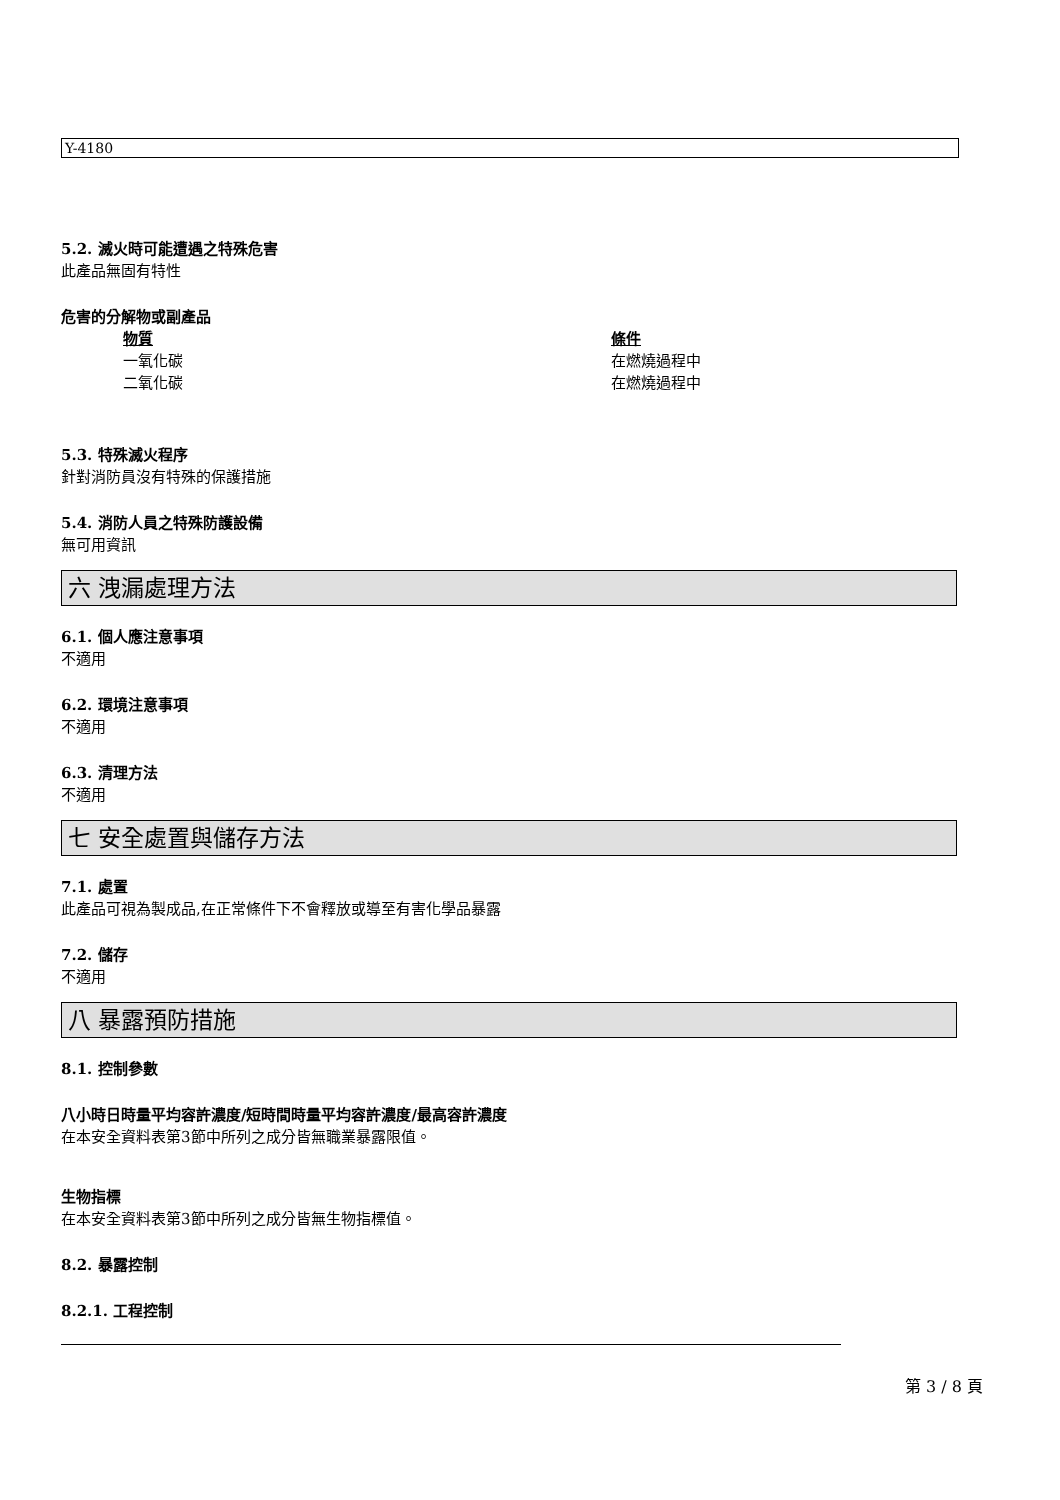Y-4180
5.2. 滅火時可能遭遇之特殊危害
此產品無固有特性
危害的分解物或副產品
| 物質 | 條件 |
| --- | --- |
| 一氧化碳 | 在燃燒過程中 |
| 二氧化碳 | 在燃燒過程中 |
5.3. 特殊滅火程序
針對消防員沒有特殊的保護措施
5.4. 消防人員之特殊防護設備
無可用資訊
六 洩漏處理方法
6.1. 個人應注意事項
不適用
6.2. 環境注意事項
不適用
6.3. 清理方法
不適用
七 安全處置與儲存方法
7.1. 處置
此產品可視為製成品,在正常條件下不會釋放或導至有害化學品暴露
7.2. 儲存
不適用
八 暴露預防措施
8.1. 控制參數
八小時日時量平均容許濃度/短時間時量平均容許濃度/最高容許濃度
在本安全資料表第3節中所列之成分皆無職業暴露限值。
生物指標
在本安全資料表第3節中所列之成分皆無生物指標值。
8.2. 暴露控制
8.2.1. 工程控制
第 3 / 8 頁